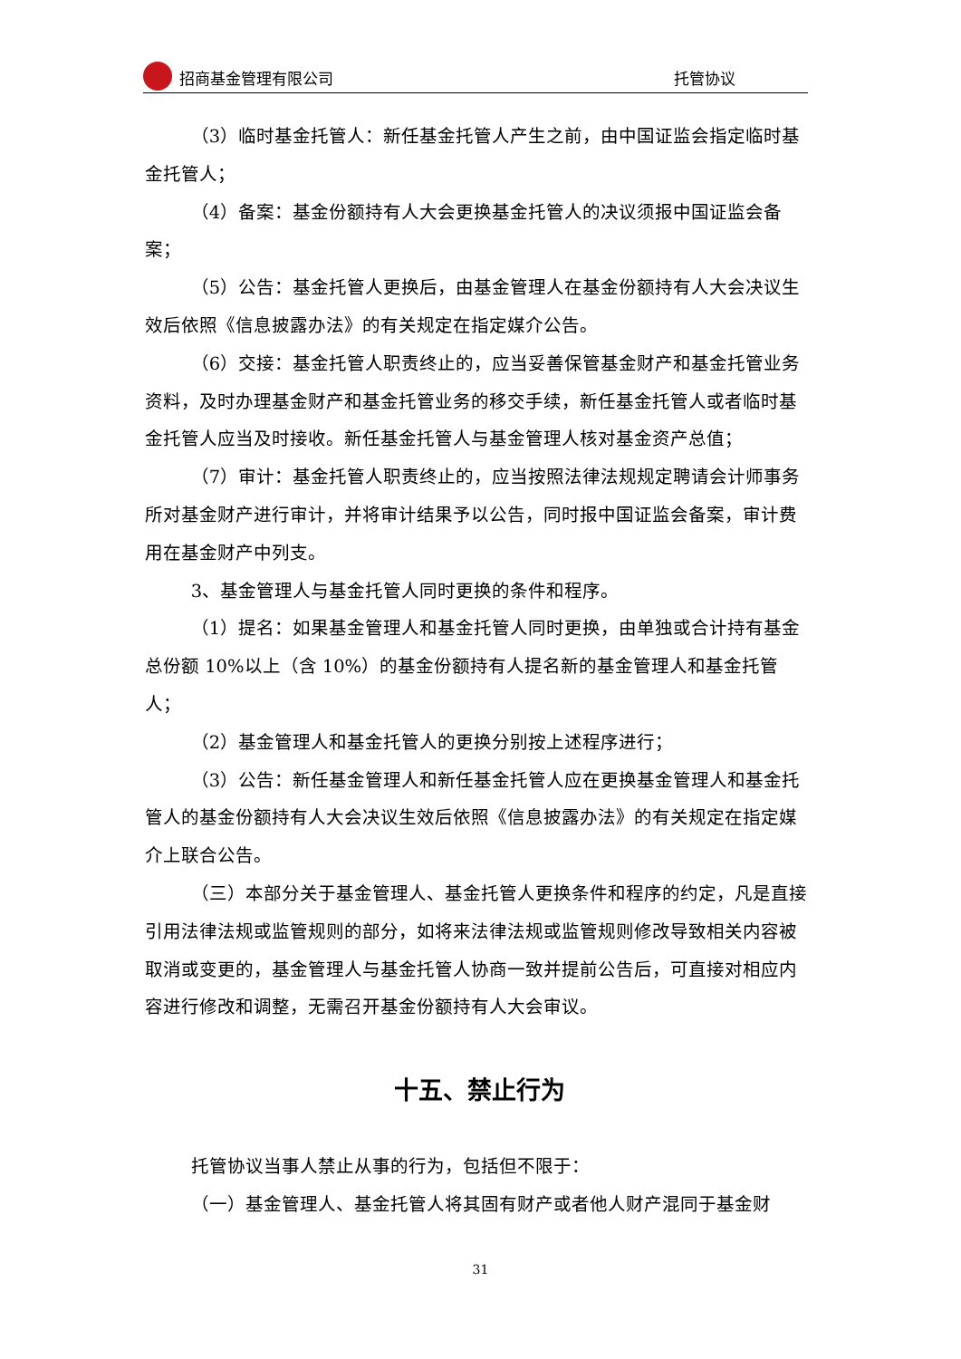招商基金管理有限公司 托管协议
（3）临时基金托管人：新任基金托管人产生之前，由中国证监会指定临时基金托管人；
（4）备案：基金份额持有人大会更换基金托管人的决议须报中国证监会备案；
（5）公告：基金托管人更换后，由基金管理人在基金份额持有人大会决议生效后依照《信息披露办法》的有关规定在指定媒介公告。
（6）交接：基金托管人职责终止的，应当妥善保管基金财产和基金托管业务资料，及时办理基金财产和基金托管业务的移交手续，新任基金托管人或者临时基金托管人应当及时接收。新任基金托管人与基金管理人核对基金资产总值；
（7）审计：基金托管人职责终止的，应当按照法律法规规定聘请会计师事务所对基金财产进行审计，并将审计结果予以公告，同时报中国证监会备案，审计费用在基金财产中列支。
3、基金管理人与基金托管人同时更换的条件和程序。
（1）提名：如果基金管理人和基金托管人同时更换，由单独或合计持有基金总份额 10%以上（含 10%）的基金份额持有人提名新的基金管理人和基金托管人；
（2）基金管理人和基金托管人的更换分别按上述程序进行；
（3）公告：新任基金管理人和新任基金托管人应在更换基金管理人和基金托管人的基金份额持有人大会决议生效后依照《信息披露办法》的有关规定在指定媒介上联合公告。
（三）本部分关于基金管理人、基金托管人更换条件和程序的约定，凡是直接引用法律法规或监管规则的部分，如将来法律法规或监管规则修改导致相关内容被取消或变更的，基金管理人与基金托管人协商一致并提前公告后，可直接对相应内容进行修改和调整，无需召开基金份额持有人大会审议。
十五、禁止行为
托管协议当事人禁止从事的行为，包括但不限于：
（一）基金管理人、基金托管人将其固有财产或者他人财产混同于基金财
31